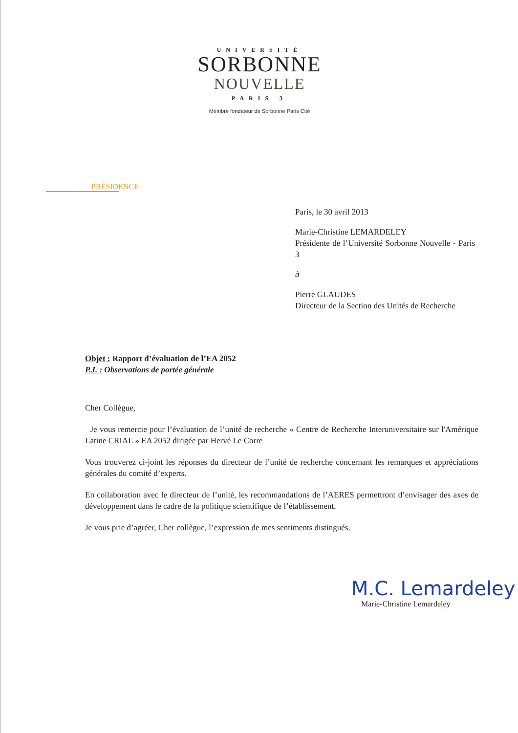UNIVERSITÉ
SORBONNE
NOUVELLE
PARIS 3
Membre fondateur de Sorbonne Paris Cité
PRÉSIDENCE
Paris, le 30 avril 2013
Marie-Christine LEMARDELEY
Présidente de l’Université Sorbonne Nouvelle - Paris 3
à
Pierre GLAUDES
Directeur de la Section des Unités de Recherche
Objet : Rapport d’évaluation de l’EA 2052
P.J. : Observations de portée générale
Cher Collègue,
Je vous remercie pour l’évaluation de l’unité de recherche « Centre de Recherche Interuniversitaire sur l'Amérique Latine CRIAL » EA 2052 dirigée par Hervé Le Corre
Vous trouverez ci-joint les réponses du directeur de l’unité de recherche concernant les remarques et appréciations générales du comité d’experts.
En collaboration avec le directeur de l’unité, les recommandations de l’AERES permettront d’envisager des axes de développement dans le cadre de la politique scientifique de l’établissement.
Je vous prie d’agréer, Cher collègue, l’expression de mes sentiments distingués.
M.C. Lemardeley
Marie-Christine Lemardeley